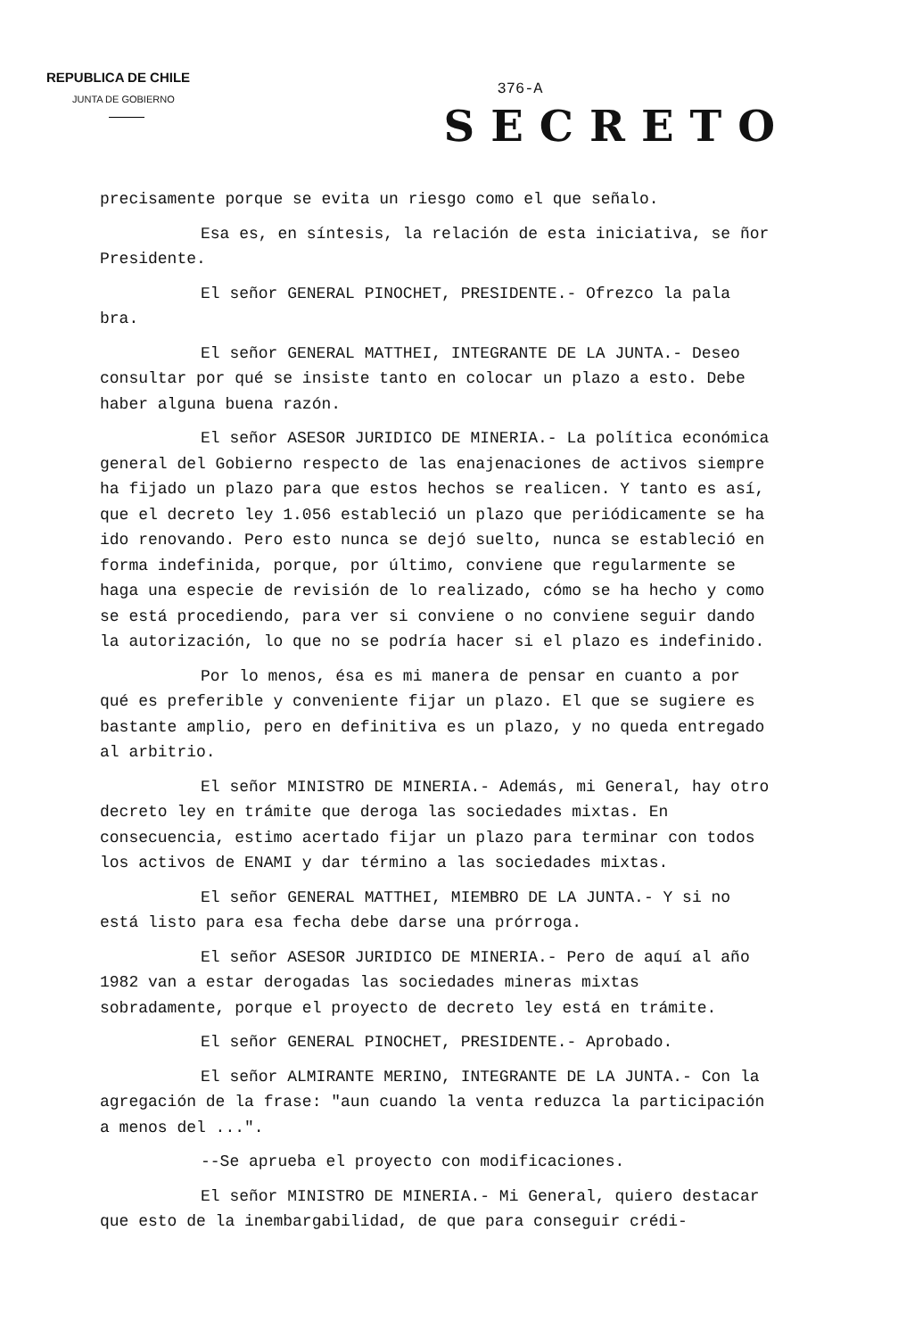REPUBLICA DE CHILE
JUNTA DE GOBIERNO
376-A
SECRETO
precisamente porque se evita un riesgo como el que señalo.
Esa es, en síntesis, la relación de esta iniciativa, se ñor Presidente.
El señor GENERAL PINOCHET, PRESIDENTE.- Ofrezco la pala bra.
El señor GENERAL MATTHEI, INTEGRANTE DE LA JUNTA.- Deseo consultar por qué se insiste tanto en colocar un plazo a esto. Debe haber alguna buena razón.
El señor ASESOR JURIDICO DE MINERIA.- La política económica general del Gobierno respecto de las enajenaciones de activos siempre ha fijado un plazo para que estos hechos se realicen. Y tanto es así, que el decreto ley 1.056 estableció un plazo que periódicamente se ha ido renovando. Pero esto nunca se dejó suelto, nunca se estableció en forma indefinida, porque, por último, conviene que regularmente se haga una especie de revisión de lo realizado, cómo se ha hecho y como se está procediendo, para ver si conviene o no conviene seguir dando la autorización, lo que no se podría hacer si el plazo es indefinido.
Por lo menos, ésa es mi manera de pensar en cuanto a por qué es preferible y conveniente fijar un plazo. El que se sugiere es bastante amplio, pero en definitiva es un plazo, y no queda entregado al arbitrio.
El señor MINISTRO DE MINERIA.- Además, mi General, hay otro decreto ley en trámite que deroga las sociedades mixtas. En consecuencia, estimo acertado fijar un plazo para terminar con todos los activos de ENAMI y dar término a las sociedades mixtas.
El señor GENERAL MATTHEI, MIEMBRO DE LA JUNTA.- Y si no está listo para esa fecha debe darse una prórroga.
El señor ASESOR JURIDICO DE MINERIA.- Pero de aquí al año 1982 van a estar derogadas las sociedades mineras mixtas sobradamente, porque el proyecto de decreto ley está en trámite.
El señor GENERAL PINOCHET, PRESIDENTE.- Aprobado.
El señor ALMIRANTE MERINO, INTEGRANTE DE LA JUNTA.- Con la agregación de la frase: "aun cuando la venta reduzca la participación a menos del ...".
--Se aprueba el proyecto con modificaciones.
El señor MINISTRO DE MINERIA.- Mi General, quiero destacar que esto de la inembargabilidad, de que para conseguir crédi-